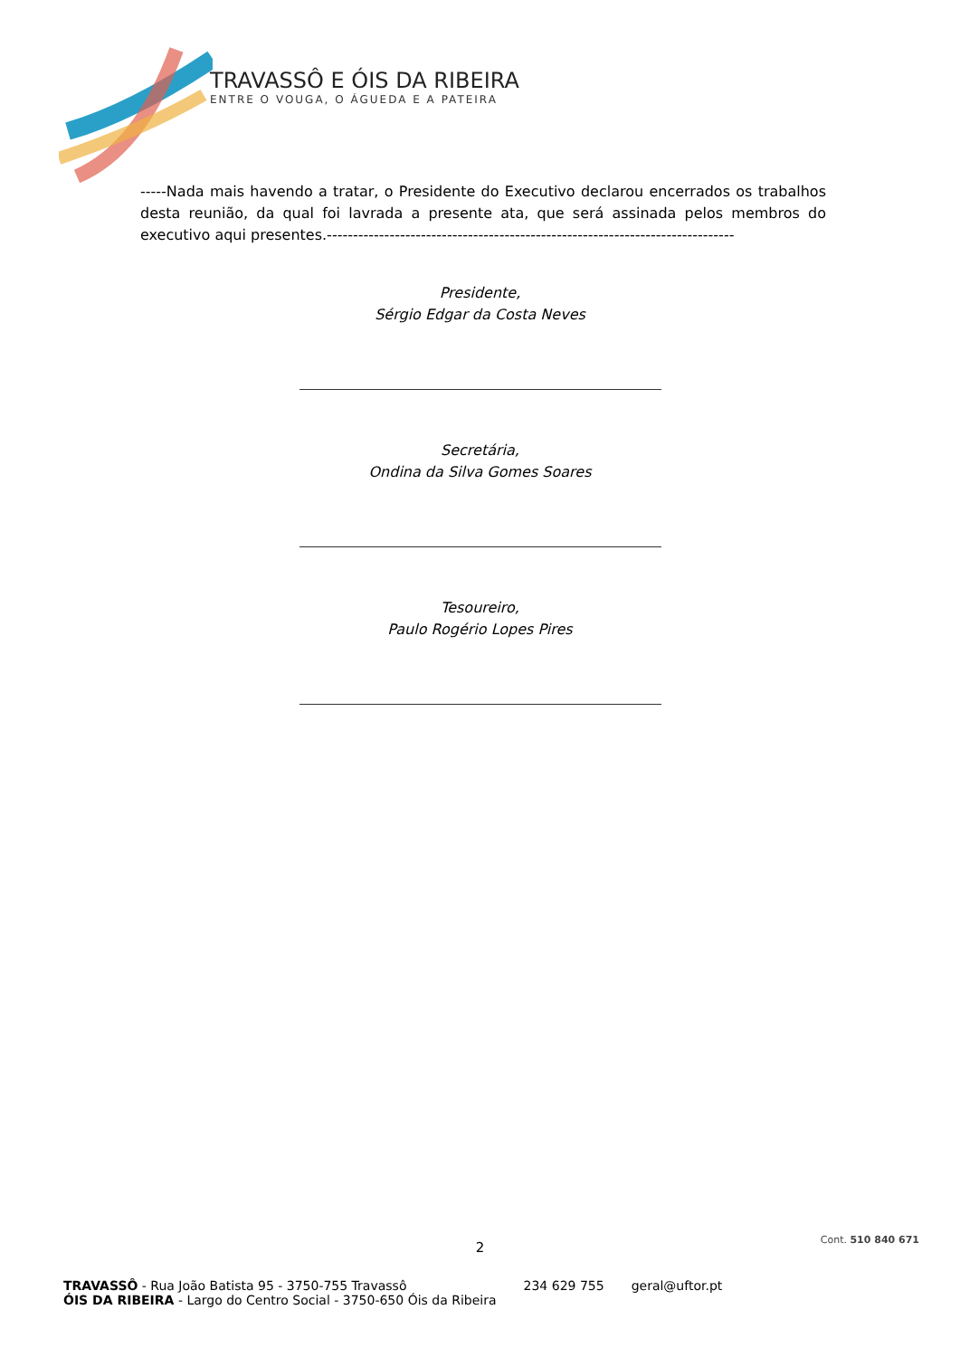TRAVASSÔ E ÓIS DA RIBEIRA
ENTRE O VOUGA, O ÁGUEDA E A PATEIRA
-----Nada mais havendo a tratar, o Presidente do Executivo declarou encerrados os trabalhos desta reunião, da qual foi lavrada a presente ata, que será assinada pelos membros do executivo aqui presentes.------------------------------------------------------------------------------
Presidente,
Sérgio Edgar da Costa Neves
Secretária,
Ondina da Silva Gomes Soares
Tesoureiro,
Paulo Rogério Lopes Pires
2
Cont. 510 840 671
TRAVASSÔ - Rua João Batista 95 - 3750-755 Travassô
ÓIS DA RIBEIRA - Largo do Centro Social - 3750-650 Óis da Ribeira
234 629 755 geral@uftor.pt